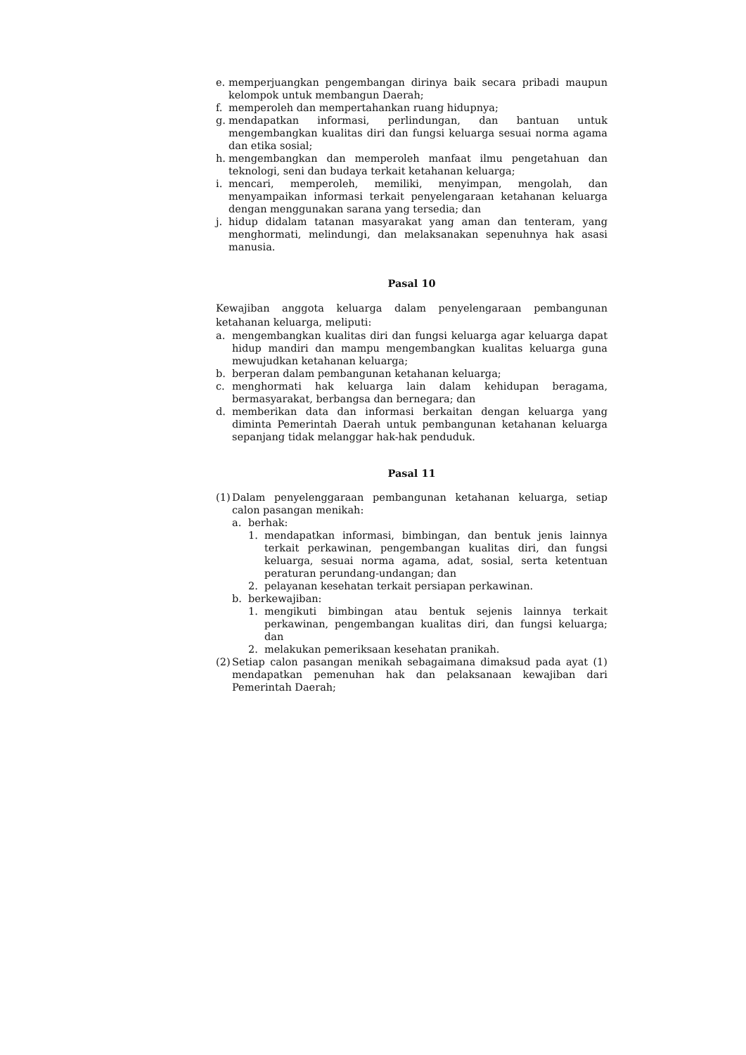e. memperjuangkan pengembangan dirinya baik secara pribadi maupun kelompok untuk membangun Daerah;
f. memperoleh dan mempertahankan ruang hidupnya;
g. mendapatkan informasi, perlindungan, dan bantuan untuk mengembangkan kualitas diri dan fungsi keluarga sesuai norma agama dan etika sosial;
h. mengembangkan dan memperoleh manfaat ilmu pengetahuan dan teknologi, seni dan budaya terkait ketahanan keluarga;
i. mencari, memperoleh, memiliki, menyimpan, mengolah, dan menyampaikan informasi terkait penyelengaraan ketahanan keluarga dengan menggunakan sarana yang tersedia; dan
j. hidup didalam tatanan masyarakat yang aman dan tenteram, yang menghormati, melindungi, dan melaksanakan sepenuhnya hak asasi manusia.
Pasal 10
Kewajiban anggota keluarga dalam penyelengaraan pembangunan ketahanan keluarga, meliputi:
a. mengembangkan kualitas diri dan fungsi keluarga agar keluarga dapat hidup mandiri dan mampu mengembangkan kualitas keluarga guna mewujudkan ketahanan keluarga;
b. berperan dalam pembangunan ketahanan keluarga;
c. menghormati hak keluarga lain dalam kehidupan beragama, bermasyarakat, berbangsa dan bernegara; dan
d. memberikan data dan informasi berkaitan dengan keluarga yang diminta Pemerintah Daerah untuk pembangunan ketahanan keluarga sepanjang tidak melanggar hak-hak penduduk.
Pasal 11
(1) Dalam penyelenggaraan pembangunan ketahanan keluarga, setiap calon pasangan menikah:
a. berhak:
1. mendapatkan informasi, bimbingan, dan bentuk jenis lainnya terkait perkawinan, pengembangan kualitas diri, dan fungsi keluarga, sesuai norma agama, adat, sosial, serta ketentuan peraturan perundang-undangan; dan
2. pelayanan kesehatan terkait persiapan perkawinan.
b. berkewajiban:
1. mengikuti bimbingan atau bentuk sejenis lainnya terkait perkawinan, pengembangan kualitas diri, dan fungsi keluarga; dan
2. melakukan pemeriksaan kesehatan pranikah.
(2) Setiap calon pasangan menikah sebagaimana dimaksud pada ayat (1) mendapatkan pemenuhan hak dan pelaksanaan kewajiban dari Pemerintah Daerah;